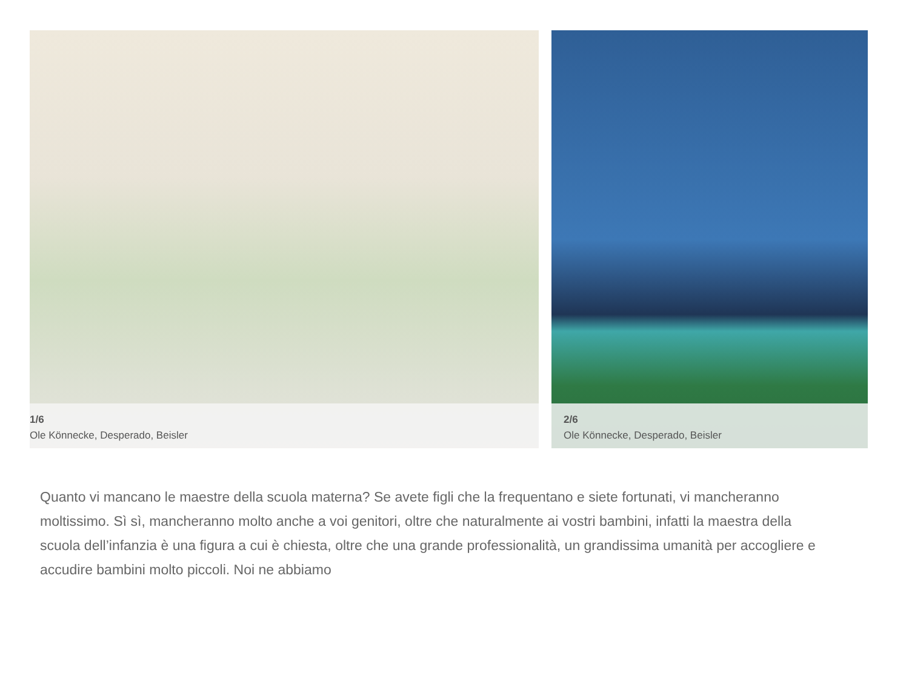1/6
Ole Könnecke, Desperado, Beisler
2/6
Ole Könnecke, Desperado, Beisler
Quanto vi mancano le maestre della scuola materna? Se avete figli che la frequentano e siete fortunati, vi mancheranno moltissimo. Sì sì, mancheranno molto anche a voi genitori, oltre che naturalmente ai vostri bambini, infatti la maestra della scuola dell’infanzia è una figura a cui è chiesta, oltre che una grande professionalità, un grandissima umanità per accogliere e accudire bambini molto piccoli. Noi ne abbiamo